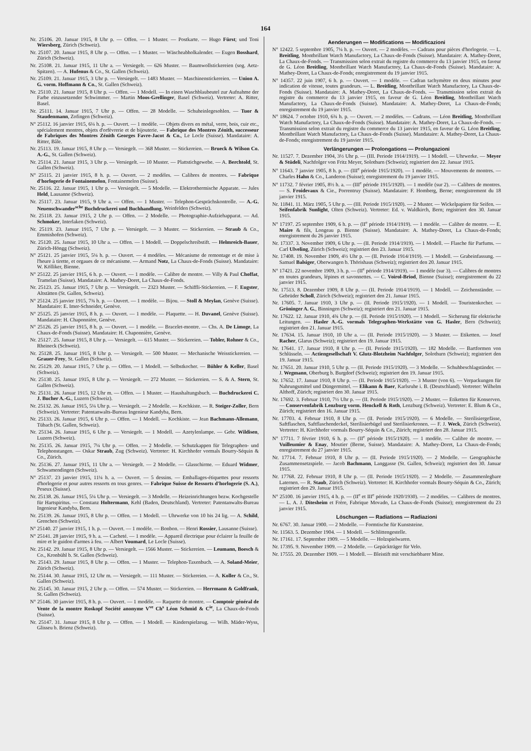164
Nr. 25106. 20. Januar 1915, 8 Uhr p. — Offen. — 1 Muster. — Postkarte. — Hugo Fürst; und Toni Wiersberg, Zürich (Schweiz).
Nr. 25107. 20. Januar 1915, 8 Uhr p. — Offen. — 1 Muster. — Wäscheabholkalender. — Eugen Bosshard, Zürich (Schweiz).
Nr. 25108. 21. Januar 1915, 11 Uhr a. — Versiegelt. — 626 Muster. — Baumwollstickereien (sog. Aetz-Spitzen). — A. Hufenus & Co., St. Gallen (Schweiz).
Nr. 25109. 21. Januar 1915, 3 Uhr p. — Versiegelt. — 1483 Muster. — Maschinenstickereien. — Union A. G. vorm. Hoffmann & Co., St. Gallen (Schweiz).
Nr. 25110. 21. Januar 1915, 8 Uhr p. — Offen. — 1 Modell. — In einen Waschblaubeutel zur Aufnahme der Farbe einzusetzender Schwimmer. — Martin Moos-Grellinger, Basel (Schweiz). Vertreter: A. Ritter, Basel.
Nr. 25111. 14. Januar 1915, 7 Uhr p. — Offen. — 28 Modelle. — Schuheinlegesohlen. — Tuor & Staudenmann, Zofingen (Schweiz).
N° 25112. 16 janvier 1915, 6¼ h. p. — Ouvert. — 1 modèle. — Objets divers en métal, verre, bois, cuir etc., spécialement montres, objets d'orfèvrerie et de bijouterie. — Fabrique des Montres Zénith, successeur de Fabriques des Montres Zénith Georges Favre-Jacot & Co., Le Locle (Suisse). Mandataire: A. Ritter, Bâle.
Nr. 25113. 19. Januar 1915, 8 Uhr p. — Versiegelt. — 368 Muster. — Stickereien. — Brueck & Wilson Co. A.-G., St. Gallen (Schweiz).
Nr. 25114. 21. Januar 1915, 3 Uhr p. — Versiegelt. — 10 Muster. — Plattstichgewebe. — A. Berchtold, St. Gallen (Schweiz).
N° 25115. 21 janvier 1915, 8 h. p. — Ouvert. — 2 modèles. — Calibres de montres. — Fabrique d'horlogerie de Fontainemelon, Fontainemelon (Suisse).
Nr. 25116. 22. Januar 1915, 1 Uhr p. — Versiegelt. — 5 Modelle. — Elektrothermische Apparate. — Jules Held, Lausanne (Schweiz).
Nr. 25117. 23. Januar 1915, 9 Uhr a. — Offen. — 1 Muster. — Telephon-Gesprächskontrolle. — A.-G. Neuenschwander<sup>sche</sup> Buchdruckerei und Buchhandlung, Weinfelden (Schweiz).
Nr. 25118. 23. Januar 1915, 2 Uhr p. — Offen. — 2 Modelle. — Photographie-Aufziehapparat. — Ad. Schmoker, Interlaken (Schweiz).
Nr. 25119. 23. Januar 1915, 7 Uhr p. — Versiegelt. — 3 Muster. — Stickereien. — Straub & Co., Emmishofen (Schweiz).
Nr. 25120. 25. Januar 1915, 10 Uhr a. — Offen. — 1 Modell. — Doppelschreibstift. — Helmreich-Bauer, Zürich-Höngg (Schweiz).
N° 25121. 25 janvier 1915, 5¼ h. p. — Ouvert. — 4 modèles. — Mécanisme de remontage et de mise à l'heure à tirette, et orgaues de ce mécanisme. — Armand Notz, La Chaux-de-Fonds (Suisse). Mandataire: W. Kölliker, Bienne.
N° 25122. 25 janvier 1915, 6 h. p. — Ouvert. — 1 modèle. — Calibre de montre. — Villy & Paul Choffat, Tramelan (Suisse). Mandataire: A. Mathey-Doret, La Chaux-de-Fonds.
Nr. 25123. 25. Januar 1915, 7 Uhr p. — Versiegelt. — 2323 Muster. — Schiffli-Stickereien. — F. Eugster, Altstätten (St. Gallen, Schweiz).
N° 25124. 25 janvier 1915, 7¾ h. p. — Ouvert. — 1 modèle. — Bijou. — Stoll & Meylan, Genève (Suisse). Mandataire: E. Imer-Schneider, Genève.
N° 25125. 25 janvier 1915, 8 h. p. — Ouvert. — 1 modèle. — Plaquette. — H. Duvanel, Genève (Suisse). Mandataire: H. Chaponnière, Genève.
N° 25126. 25 janvier 1915, 8 h. p. — Ouvert. — 1 modèle. — Bracelet-montre. — Chs. A. De Limoge, La Chaux-de-Fonds (Suisse). Mandataire: H. Chaponnière, Genève.
Nr. 25127. 25. Januar 1915, 8 Uhr p. — Versiegelt. — 615 Muster. — Stickereien. — Tobler, Rohner & Co., Rheineck (Schweiz).
Nr. 25128. 25. Januar 1915, 8 Uhr p. — Versiegelt. — 500 Muster. — Mechanische Weisstickereien. — Grauer-Frey, St. Gallen (Schweiz).
Nr. 25129. 20. Januar 1915, 7 Uhr p. — Offen. — 1 Modell. — Selbstkocher. — Bühler & Keller, Basel (Schweiz).
Nr. 25130. 25. Januar 1915, 8 Uhr p. — Versiegelt. — 272 Muster. — Stickereien. — S. & A. Stern, St. Gallen (Schweiz).
Nr. 25131. 26. Januar 1915, 12 Uhr m. — Offen. — 1 Muster. — Haushaltungsbuch. — Buchdruckerei C. J. Bucher A.-G., Luzern (Schweiz).
Nr. 25132. 26. Januar 1915, 5¼ Uhr p. — Versiegelt. — 2 Modelle. — Kochkiste. — R. Steiger-Zoller, Bern (Schweiz). Vertreter: Patentanwalts-Bureau Ingenieur Kandyba, Bern.
Nr. 25133. 26. Januar 1915, 6 Uhr p. — Offen. — 1 Modell. — Kochkiste. — Jean Bachmann-Allemann, Tübach (St. Gallen, Schweiz).
Nr. 25134. 26. Januar 1915, 6 Uhr p. — Versiegelt. — 1 Modell. — Azetylenlampe. — Gebr. Wildisen, Luzern (Schweiz).
Nr. 25135. 26. Januar 1915, 7¼ Uhr p. — Offen. — 2 Modelle. — Schutzkappen für Telegraphen- und Telephonstangen. — Oskar Straub, Zug (Schweiz). Vertreter: H. Kirchhofer vormals Bourry-Séquin & Co., Zürich.
Nr. 25136. 27. Januar 1915, 11 Uhr a. — Versiegelt. — 2 Modelle. — Glasschirme. — Eduard Widmer, Schwamendingen (Schweiz).
N° 25137. 23 janvier 1915, 11¼ h. a. — Ouvert. — 5 dessins. — Emballages-étiquettes pour ressorts d'horlogerie et pour autres ressorts en tous genres. — Fabrique Suisse de Ressorts d'horlogerie (S. A.), Peseux (Suisse).
Nr. 25138. 26. Januar 1915, 5¼ Uhr p. — Versiegelt. — 3 Modelle. — Heizeinrichtungen bezw. Kochgestelle für Hartspiritus. — Constanz Holtermann, Kehl (Baden, Deutschland). Vertreter: Patentanwalts-Bureau Ingenieur Kandyba, Bern.
Nr. 25139. 26. Januar 1915, 8 Uhr p. — Offen. — 1 Modell. — Uhrwerke von 10 bis 24 lig. — A. Schild, Grenchen (Schweiz).
N° 25140. 27 janvier 1915, 1 h. p. — Ouvert. — 1 modèle. — Bonbon. — Henri Rossier, Lausanne (Suisse).
N° 25141. 28 janvier 1915, 9 h. a. — Cacheté. — 1 modèle. — Appareil électrique pour éclairer la feuille de mire et le guidon d'armes à feu. — Albert Voumard, Le Locle (Suisse).
Nr. 25142. 29. Januar 1915, 8 Uhr p. — Versiegelt. — 1566 Muster. — Stickereien. — Leumann, Boesch & Co., Kronbühl b. St. Gallen (Schweiz).
Nr. 25143. 29. Januar 1915, 8 Uhr p. — Offen. — 1 Muster. — Telephon-Taxenbuch. — A. Soland-Meier, Zürich (Schweiz).
Nr. 25144. 30. Januar 1915, 12 Uhr m. — Versiegelt. — 111 Muster. — Stickereien. — A. Koller & Co., St. Gallen (Schweiz).
Nr. 25145. 30. Januar 1915, 2 Uhr p. — Offen. — 574 Muster. — Stickereien. — Herrmann & Goldfrank, St. Gallen (Schweiz).
N° 25146. 30 janvier 1915, 8 h. p. — Ouvert. — 1 modèle. — Raquette de montre. — Comptoir général de Vente de la montre Roskopf Société anonyme V<sup>ve</sup> Ch<sup>s</sup> Léon Schmid & C<sup>ie</sup>, La Chaux-de-Fonds (Suisse).
Nr. 25147. 31. Januar 1915, 8 Uhr p. — Offen. — 1 Modell. — Kinderspielzeug. — Wilh. Mäder-Wyss, Glisseu b. Brienz (Schweiz).
Aenderungen — Modifications — Modificazioni
N° 12422. 5 septembre 1905, 7¼ h. p. — Ouvert. — 2 modèles. — Cadrans pour pièces d'horlogerie. — L. Breitling, Montbrillant Watch Manufactory, La Chaux-de-Fonds (Suisse). Mandataire: A. Mathey-Doret, La Chaux-de-Fonds. — Transmission selon extrait du registre du commerce du 13 janvier 1915, en faveur de G. Léon Breitling, Montbrillant Watch Manufactory, La Chaux-de-Fonds (Suisse). Mandataire: A. Mathey-Doret, La Chaux-de-Fonds; enregistrement du 19 janvier 1915.
N° 14357. 22 juin 1907, 6 h. p. — Ouvert. — 1 modèle. — Cadran tachymètre en deux minutes pour indication de vitesse, toutes grandeurs. — L. Breitling, Montbrillant Watch Manufactory, La Chaux-de-Fonds (Suisse). Mandataire: A. Mathey-Doret, La Chaux-de-Fonds. — Transmission selon extrait du registre du commerce du 13 janvier 1915, en faveur de G. Léon Breitling, Montbrillant Watch Manufactory, La Chaux-de-Fonds (Suisse). Mandataire: A. Mathey-Doret, La Chaux-de-Fonds; enregistrement du 19 janvier 1915.
N° 18624. 7 octobre 1910, 6¾ h. p. — Ouvert. — 2 modèles. — Cadrans. — Léon Breitling, Montbrillant Watch Manufactory, La Chaux-de-Fonds (Suisse). Mandataire: A. Mathey-Doret, La Chaux-de-Fonds. — Transmission selon extrait du registre du commerce du 13 janvier 1915, en faveur de G. Léon Breitling, Montbrillant Watch Manufactory, La Chaux-de-Fonds (Suisse). Mandataire: A. Mathey-Doret, La Chaux-de-Fonds; enregistrement du 19 janvier 1915.
Verlängerungen — Prolongations — Prolungazioni
Nr. 11527. 7. Dezember 1904, 3½ Uhr p. — (III. Periode 1914/1919). — 1 Modell. — Uhrwerke. — Meyer & Stüdeli, Nachfolger von Fritz Meyer, Solothurn (Schweiz); registriert den 22. Januar 1915.
N° 11643. 7 janvier 1905, 8 h. p. — (III<sup>e</sup> période 1915/1920). — 1 modèle. — Mouvements de montres. — Charles Hahn & Co., Landeron (Suisse); enregistrement du 19 janvier 1915.
N° 11732. 7 février 1905, 8½ h. a. — (III<sup>e</sup> période 1915/1920). — 1 modèle (sur 2). — Calibres de montres. — S. Froidevaux & Cie., Porrentruy (Suisse). Mandataire: F. Homberg, Berne; enregistrement du 18 janvier 1915.
Nr. 11841. 11. März 1905, 5 Uhr p. — (III. Periode 1915/1920). — 2 Muster. — Wickelpapiere für Seifen. — Seifenfabrik Sunlight, Olten (Schweiz). Vertreter: Ed. v. Waldkirch, Bern; registriert den 30. Januar 1915.
N° 17197. 25 septembre 1909, 6 h. p. — (II<sup>e</sup> période 1914/1919). — 1 modèle. — Calibre de montre. — E. Maire & fils, Longeau p. Bienne (Suisse). Mandataire: A. Mathey-Doret, La Chaux-de-Fonds; enregistrement du 26 janvier 1915.
Nr. 17337. 3. November 1909, 6 Uhr p. — (II. Periode 1914/1919). — 1 Modell. — Flasche für Parfums. — Carl Ulveling, Zürich (Schweiz); registriert den 23. Januar 1915.
Nr. 17408. 19. November 1909, 4½ Uhr p. — (II. Periode 1914/1919). — 1 Modell. — Grabeinfassung. — Samuel Balsiger, Oberwangen b. Thörishaus (Schweiz); registriert den 20. Januar 1915.
N° 17421. 22 novembre 1909, 3 h. p. — (II<sup>e</sup> période 1914/1919). — 1 modèle (sur 3). — Calibres de montres en toutes grandeurs, lépines et savonnettes. — C. Voirol-Briod, Bienne (Suisse); enregistrement du 22 janvier 1915.
Nr. 17513. 8. Dezember 1909, 8 Uhr p. — (II. Periode 1914/1919). — 1 Modell. — Zeichenständer. — Gebrüder Scholl, Zürich (Schweiz); registriert den 21. Januar 1915.
Nr. 17605. 7. Januar 1910, 3 Uhr p. — (II. Periode 1915/1920). — 1 Modell. — Touristenkocher. — Gröninger A. G., Binningen (Schweiz); registriert den 21. Januar 1915.
Nr. 17622. 12. Januar 1910, 4¾ Uhr p. — (II. Periode 1915/1920). — 1 Modell. — Sicherung für elektrische Leitungen. — Hasler A.-G. vormals Telegraphen-Werkstätte von G. Hasler, Bern (Schweiz); registriert den 21. Januar 1915.
Nr. 17634. 15. Januar 1910, 10 Uhr a. — (II. Periode 1915/1920). — 3 Muster. — Etiketten. — Josef Racher, Glarus (Schweiz); registriert den 19. Januar 1915.
Nr. 17641. 17. Januar 1910, 8 Uhr p. — (II. Periode 1915/1920). — 182 Modelle. — Bartformen von Schlüsseln. — Actiengesellschaft V. Glutz-Blotzheim Nachfolger, Solothurn (Schweiz); registriert den 19. Januar 1915.
Nr. 17651. 20. Januar 1910, 5 Uhr p. — (II. Periode 1915/1920). — 3 Modelle. — Schuhbeschlagständer. — J. Wegmann, Oberburg b. Burgdorf (Schweiz); registriert den 19. Januar 1915.
Nr. 17652. 17. Januar 1910, 8 Uhr p. — (II. Periode 1915/1920). — 3 Muster (von 6). — Verpackungen für Nahrungsmittel und Düngermittel. — Elikann & Baer, Karlsruhe i. B. (Deutschland). Vertreter: Wilhelm Althoff, Zürich; registriert den 30. Januar 1915.
Nr. 17692. 3. Februar 1910, 7½ Uhr p. — (II. Periode 1915/1920). — 2 Muster. — Etiketten für Konserven. — Conservenfabrik Lenzburg vorm. Henckell & Roth, Lenzburg (Schweiz). Vertreter: E. Blum & Co., Zürich; registriert den 16. Januar 1915.
Nr. 17703. 4. Februar 1910, 8 Uhr p. — (II. Periode 1915/1920). — 6 Modelle. — Sterilisiergefässe, Saftflaschen, Saftflaschendeckel, Sterilisierbügel und Sterilisierkronen. — F. J. Weck, Zürich (Schweiz). Vertreter: H. Kirchhofer vormals Bourry-Séquin & Co., Zürich; registriert den 28. Januar 1915.
N° 17711. 7 février 1910, 6 h. p. — (II<sup>e</sup> période 1915/1920). — 1 modèle. — Calibre de montre. — Vuilleumier & Enay, Moutier (Berne, Suisse). Mandataire: A. Mathey-Doret, La Chaux-de-Fonds; enregistrement du 27 janvier 1915.
Nr. 17714. 7. Februar 1910, 8 Uhr p. — (II. Periode 1915/1920). — 2 Modelle. — Geographische Zusammensetzspiele. — Jacob Bachmann, Langgasse (St. Gallen, Schweiz); registriert den 30. Januar 1915.
Nr. 17768. 22. Februar 1910, 8 Uhr p. — (II. Periode 1915/1920). — 2 Modelle. — Zusammenlegbare Laternen. — R. Staub, Zürich (Schweiz). Vertreter: H. Kirchhofer vormals Bourry-Séquin & Co., Zürich; registriert den 29. Januar 1915.
N° 25100. 16 janvier 1915, 4 h. p. — (II<sup>e</sup> et III<sup>e</sup> période 1920/1930). — 2 modèles. — Calibres de montres. — L. A. J. Ditesheim et Frère, Fabrique Movado, La Chaux-de-Fonds (Suisse); enregistrement du 23 janvier 1915.
Löschungen — Radiations — Radiazioni
Nr. 6767. 30. Januar 1900. — 2 Modelle. — Formtische für Kunststeine.
Nr. 11563. 5. Dezember 1904. — 1 Modell. — Schlittengestelle.
Nr. 17161. 17. September 1909. — 5 Modelle. — Holzspielwaren.
Nr. 17395. 9. November 1909. — 2 Modelle. — Gepäckträger für Velo.
Nr. 17555. 20. Dezember 1909. — 1 Modell. — Bleistift mit verschiebbarer Mine.